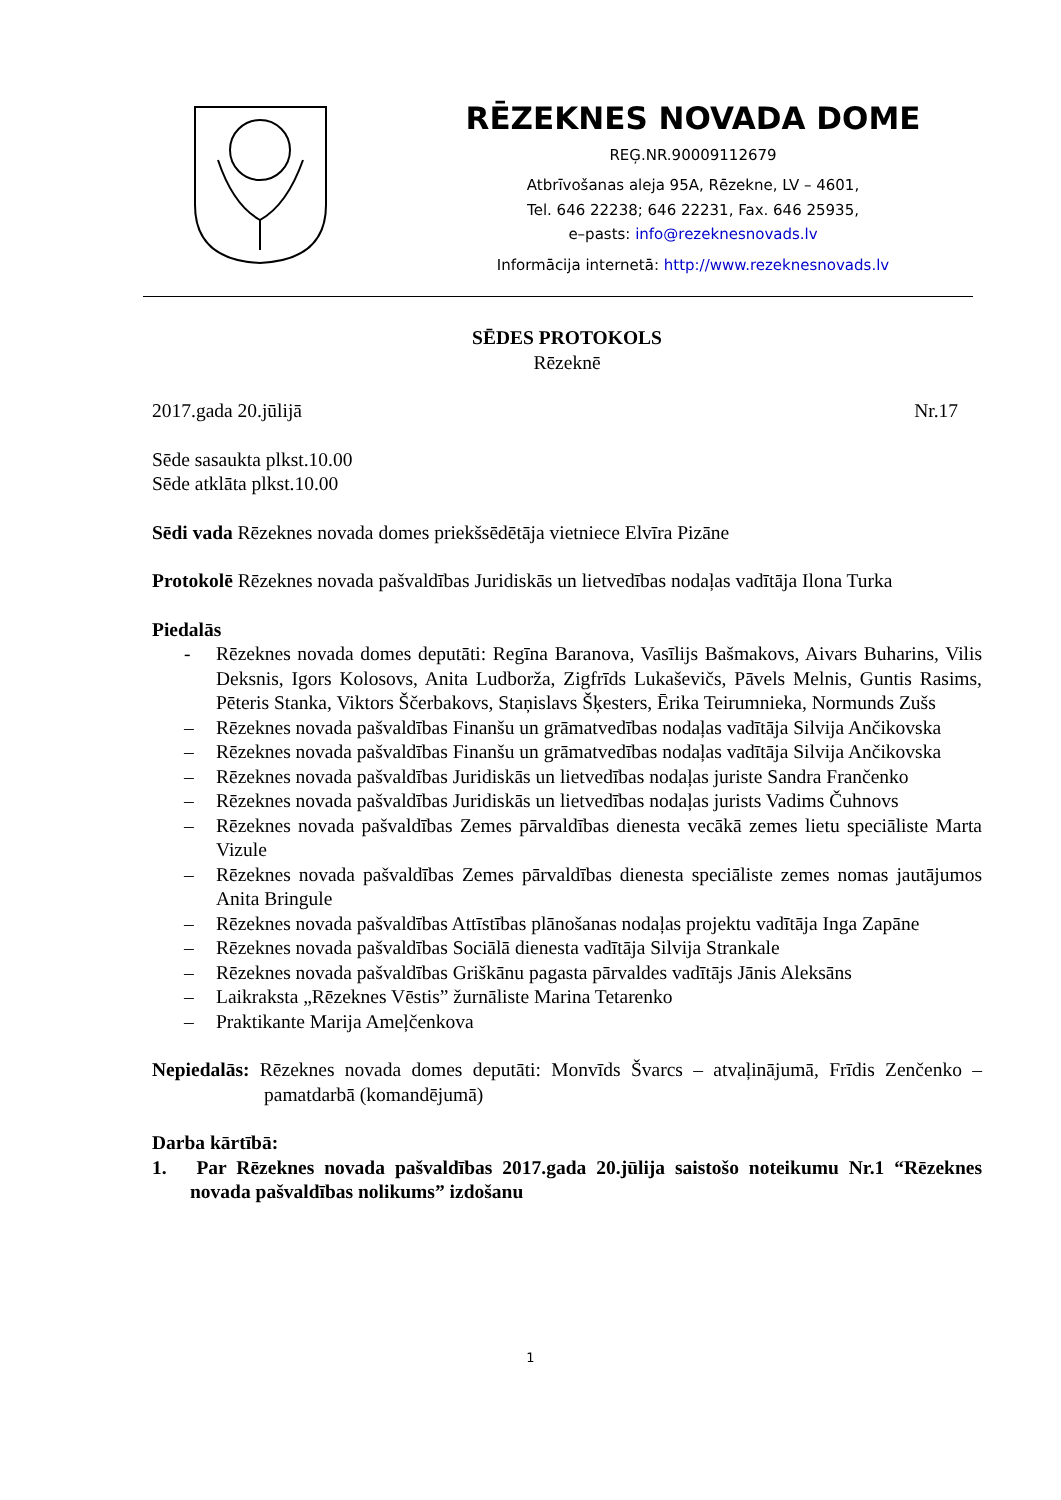RĒZEKNES NOVADA DOME
REĢ.NR.90009112679
Atbrīvošanas aleja 95A, Rēzekne, LV – 4601,
Tel. 646 22238; 646 22231, Fax. 646 25935,
e–pasts: info@rezeknesnovads.lv
Informācija internetā: http://www.rezeknesnovads.lv
SĒDES PROTOKOLS
Rēzeknē
2017.gada 20.jūlijā Nr.17
Sēde sasaukta plkst.10.00
Sēde atklāta plkst.10.00
Sēdi vada Rēzeknes novada domes priekšsēdētāja vietniece Elvīra Pizāne
Protokolē Rēzeknes novada pašvaldības Juridiskās un lietvedības nodaļas vadītāja Ilona Turka
Piedalās
- Rēzeknes novada domes deputāti: Regīna Baranova, Vasīlijs Bašmakovs, Aivars Buharins, Vilis Deksnis, Igors Kolosovs, Anita Ludborža, Zigfrīds Lukaševičs, Pāvels Melnis, Guntis Rasims, Pēteris Stanka, Viktors Ščerbakovs, Staņislavs Šķesters, Ērika Teirumnieka, Normunds Zušs
– Rēzeknes novada pašvaldības Finanšu un grāmatvedības nodaļas vadītāja Silvija Ančikovska
– Rēzeknes novada pašvaldības Finanšu un grāmatvedības nodaļas vadītāja Silvija Ančikovska
– Rēzeknes novada pašvaldības Juridiskās un lietvedības nodaļas juriste Sandra Frančenko
– Rēzeknes novada pašvaldības Juridiskās un lietvedības nodaļas jurists Vadims Čuhnovs
– Rēzeknes novada pašvaldības Zemes pārvaldības dienesta vecākā zemes lietu speciāliste Marta Vizule
– Rēzeknes novada pašvaldības Zemes pārvaldības dienesta speciāliste zemes nomas jautājumos Anita Bringule
– Rēzeknes novada pašvaldības Attīstības plānošanas nodaļas projektu vadītāja Inga Zapāne
– Rēzeknes novada pašvaldības Sociālā dienesta vadītāja Silvija Strankale
– Rēzeknes novada pašvaldības Griškānu pagasta pārvaldes vadītājs Jānis Aleksāns
– Laikraksta „Rēzeknes Vēstis” žurnāliste Marina Tetarenko
– Praktikante Marija Ameļčenkova
Nepiedalās: Rēzeknes novada domes deputāti: Monvīds Švarcs – atvaļinājumā, Frīdis Zenčenko – pamatdarbā (komandējumā)
Darba kārtībā:
1. Par Rēzeknes novada pašvaldības 2017.gada 20.jūlija saistošo noteikumu Nr.1 “Rēzeknes novada pašvaldības nolikums” izdošanu
1